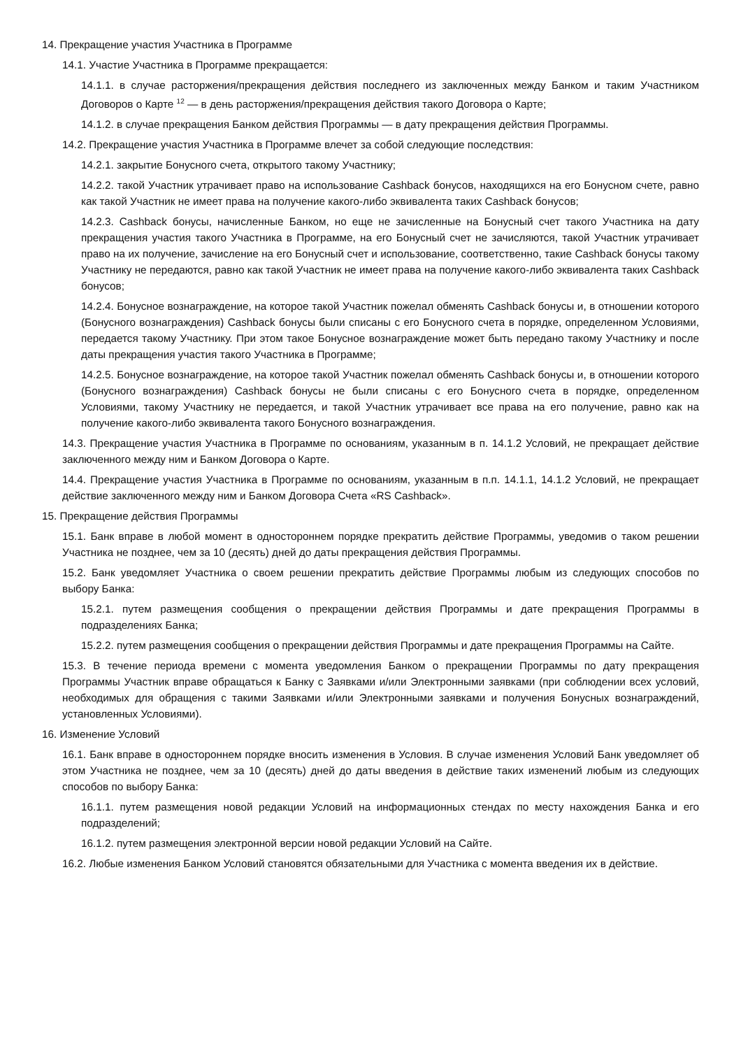14. Прекращение участия Участника в Программе
14.1. Участие Участника в Программе прекращается:
14.1.1. в случае расторжения/прекращения действия последнего из заключенных между Банком и таким Участником Договоров о Карте <sup>12</sup> — в день расторжения/прекращения действия такого Договора о Карте;
14.1.2. в случае прекращения Банком действия Программы — в дату прекращения действия Программы.
14.2. Прекращение участия Участника в Программе влечет за собой следующие последствия:
14.2.1. закрытие Бонусного счета, открытого такому Участнику;
14.2.2. такой Участник утрачивает право на использование Cashback бонусов, находящихся на его Бонусном счете, равно как такой Участник не имеет права на получение какого-либо эквивалента таких Cashback бонусов;
14.2.3. Cashback бонусы, начисленные Банком, но еще не зачисленные на Бонусный счет такого Участника на дату прекращения участия такого Участника в Программе, на его Бонусный счет не зачисляются, такой Участник утрачивает право на их получение, зачисление на его Бонусный счет и использование, соответственно, такие Cashback бонусы такому Участнику не передаются, равно как такой Участник не имеет права на получение какого-либо эквивалента таких Cashback бонусов;
14.2.4. Бонусное вознаграждение, на которое такой Участник пожелал обменять Cashback бонусы и, в отношении которого (Бонусного вознаграждения) Cashback бонусы были списаны с его Бонусного счета в порядке, определенном Условиями, передается такому Участнику. При этом такое Бонусное вознаграждение может быть передано такому Участнику и после даты прекращения участия такого Участника в Программе;
14.2.5. Бонусное вознаграждение, на которое такой Участник пожелал обменять Cashback бонусы и, в отношении которого (Бонусного вознаграждения) Cashback бонусы не были списаны с его Бонусного счета в порядке, определенном Условиями, такому Участнику не передается, и такой Участник утрачивает все права на его получение, равно как на получение какого-либо эквивалента такого Бонусного вознаграждения.
14.3. Прекращение участия Участника в Программе по основаниям, указанным в п. 14.1.2 Условий, не прекращает действие заключенного между ним и Банком Договора о Карте.
14.4. Прекращение участия Участника в Программе по основаниям, указанным в п.п. 14.1.1, 14.1.2 Условий, не прекращает действие заключенного между ним и Банком Договора Счета «RS Cashback».
15. Прекращение действия Программы
15.1. Банк вправе в любой момент в одностороннем порядке прекратить действие Программы, уведомив о таком решении Участника не позднее, чем за 10 (десять) дней до даты прекращения действия Программы.
15.2. Банк уведомляет Участника о своем решении прекратить действие Программы любым из следующих способов по выбору Банка:
15.2.1. путем размещения сообщения о прекращении действия Программы и дате прекращения Программы в подразделениях Банка;
15.2.2. путем размещения сообщения о прекращении действия Программы и дате прекращения Программы на Сайте.
15.3. В течение периода времени с момента уведомления Банком о прекращении Программы по дату прекращения Программы Участник вправе обращаться к Банку с Заявками и/или Электронными заявками (при соблюдении всех условий, необходимых для обращения с такими Заявками и/или Электронными заявками и получения Бонусных вознаграждений, установленных Условиями).
16. Изменение Условий
16.1. Банк вправе в одностороннем порядке вносить изменения в Условия. В случае изменения Условий Банк уведомляет об этом Участника не позднее, чем за 10 (десять) дней до даты введения в действие таких изменений любым из следующих способов по выбору Банка:
16.1.1. путем размещения новой редакции Условий на информационных стендах по месту нахождения Банка и его подразделений;
16.1.2. путем размещения электронной версии новой редакции Условий на Сайте.
16.2. Любые изменения Банком Условий становятся обязательными для Участника с момента введения их в действие.